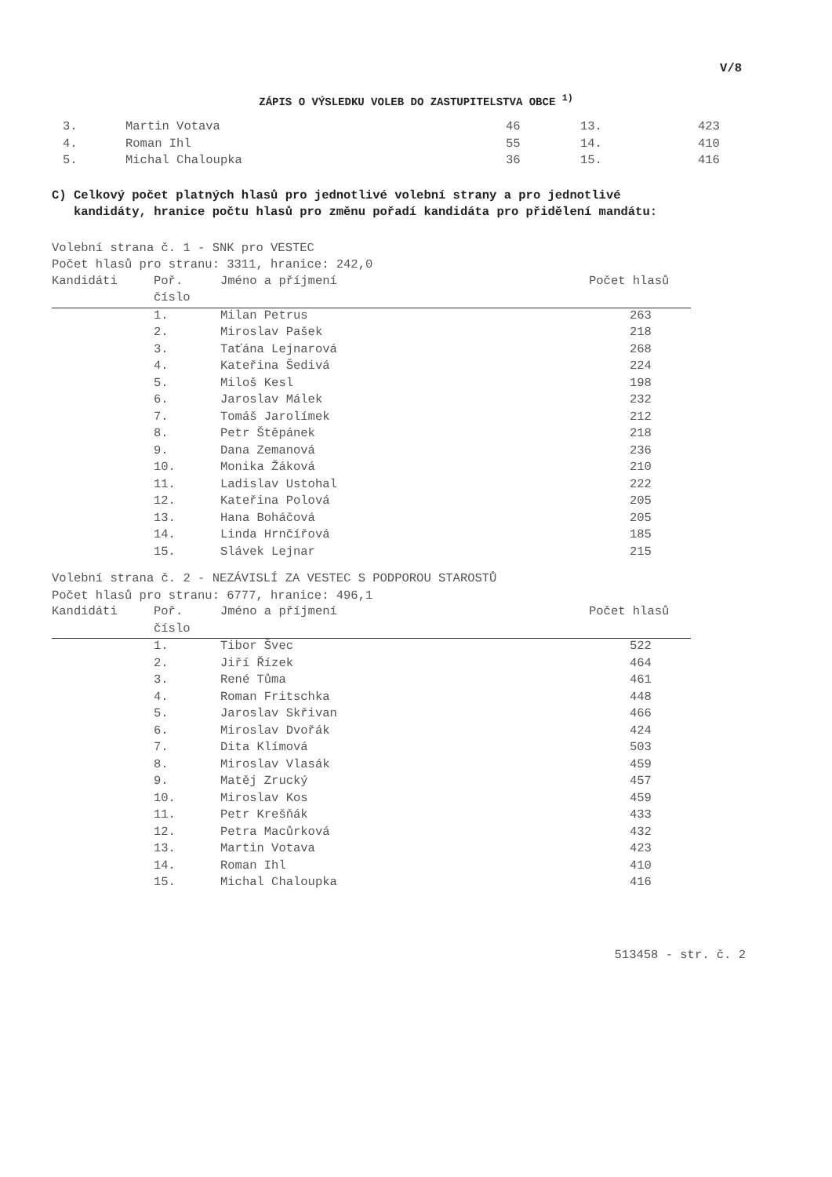V/8
ZÁPIS O VÝSLEDKU VOLEB DO ZASTUPITELSTVA OBCE <sup>1)</sup>
| 3. | Martin Votava | 46 | 13. | 423 |
| 4. | Roman Ihl | 55 | 14. | 410 |
| 5. | Michal Chaloupka | 36 | 15. | 416 |
C) Celkový počet platných hlasů pro jednotlivé volební strany a pro jednotlivé
kandidáty, hranice počtu hlasů pro změnu pořadí kandidáta pro přidělení mandátu:
Volební strana č. 1 - SNK pro VESTEC
Počet hlasů pro stranu: 3311, hranice: 242,0
| Kandidáti | Poř. | Jméno a příjmení | Počet hlasů |
| --- | --- | --- | --- |
| | číslo | | |
| | 1. | Milan Petrus | 263 |
| | 2. | Miroslav Pašek | 218 |
| | 3. | Taťána Lejnarová | 268 |
| | 4. | Kateřina Šedivá | 224 |
| | 5. | Miloš Kesl | 198 |
| | 6. | Jaroslav Málek | 232 |
| | 7. | Tomáš Jarolímek | 212 |
| | 8. | Petr Štěpánek | 218 |
| | 9. | Dana Zemanová | 236 |
| | 10. | Monika Žáková | 210 |
| | 11. | Ladislav Ustohal | 222 |
| | 12. | Kateřina Polová | 205 |
| | 13. | Hana Boháčová | 205 |
| | 14. | Linda Hrnčířová | 185 |
| | 15. | Slávek Lejnar | 215 |
Volební strana č. 2 - NEZÁVISLÍ ZA VESTEC S PODPOROU STAROSTŮ
Počet hlasů pro stranu: 6777, hranice: 496,1
| Kandidáti | Poř. | Jméno a příjmení | Počet hlasů |
| --- | --- | --- | --- |
| | číslo | | |
| | 1. | Tibor Švec | 522 |
| | 2. | Jiří Řízek | 464 |
| | 3. | René Tůma | 461 |
| | 4. | Roman Fritschka | 448 |
| | 5. | Jaroslav Skřivan | 466 |
| | 6. | Miroslav Dvořák | 424 |
| | 7. | Dita Klímová | 503 |
| | 8. | Miroslav Vlasák | 459 |
| | 9. | Matěj Zrucký | 457 |
| | 10. | Miroslav Kos | 459 |
| | 11. | Petr Krešňák | 433 |
| | 12. | Petra Macůrková | 432 |
| | 13. | Martin Votava | 423 |
| | 14. | Roman Ihl | 410 |
| | 15. | Michal Chaloupka | 416 |
513458 - str. č. 2